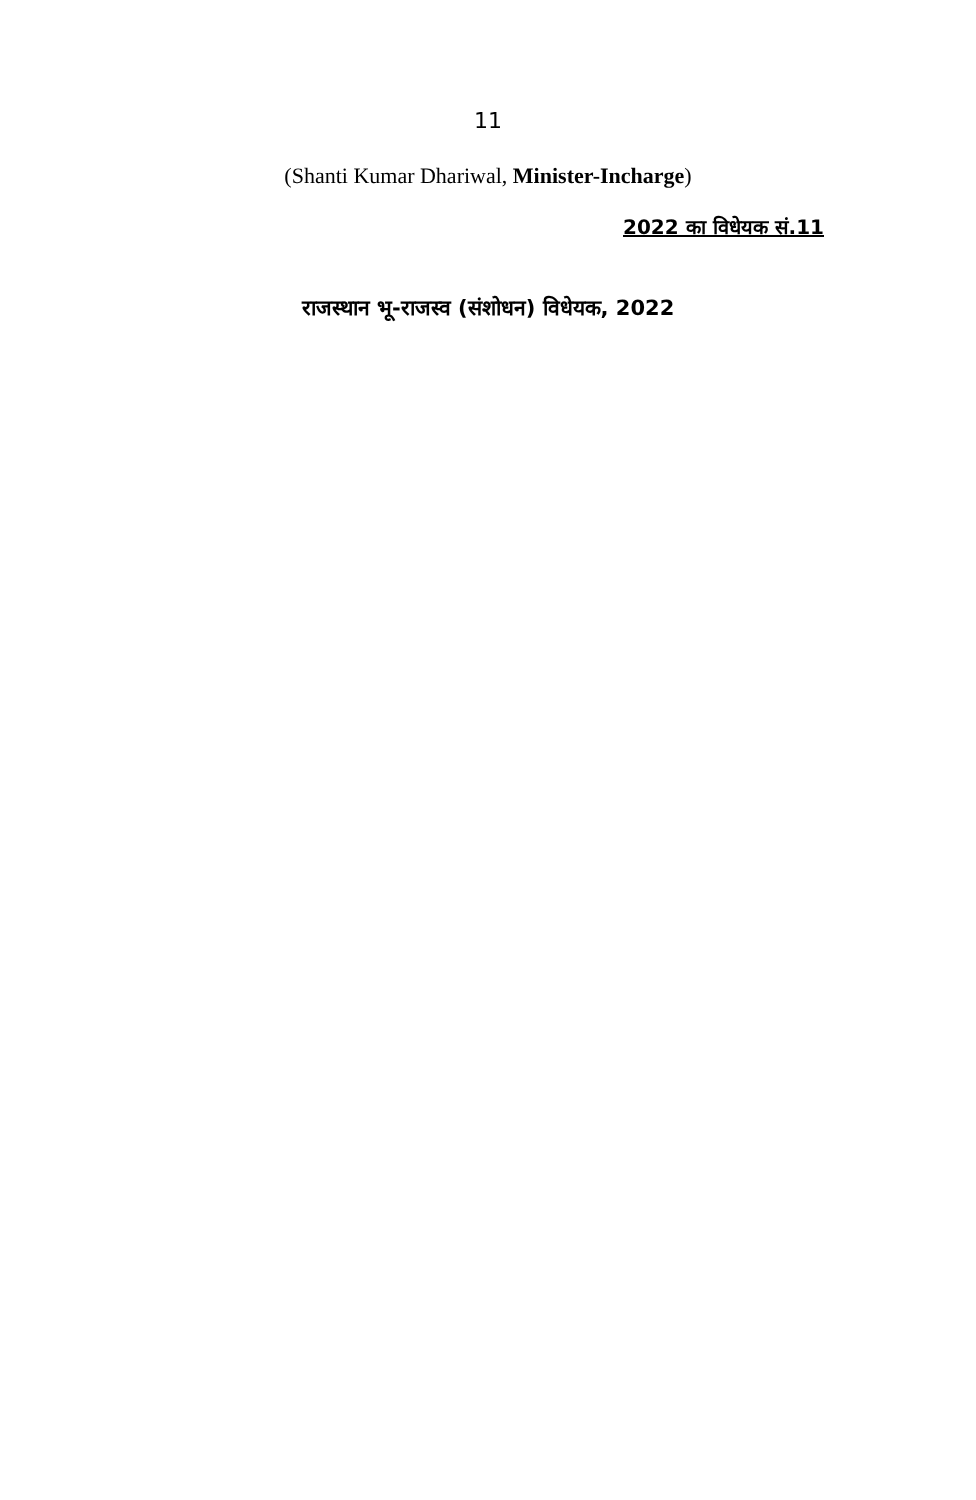11
(Shanti Kumar Dhariwal, Minister-Incharge)
2022 का विधेयक सं.11
राजस्थान भू-राजस्व (संशोधन) विधेयक, 2022